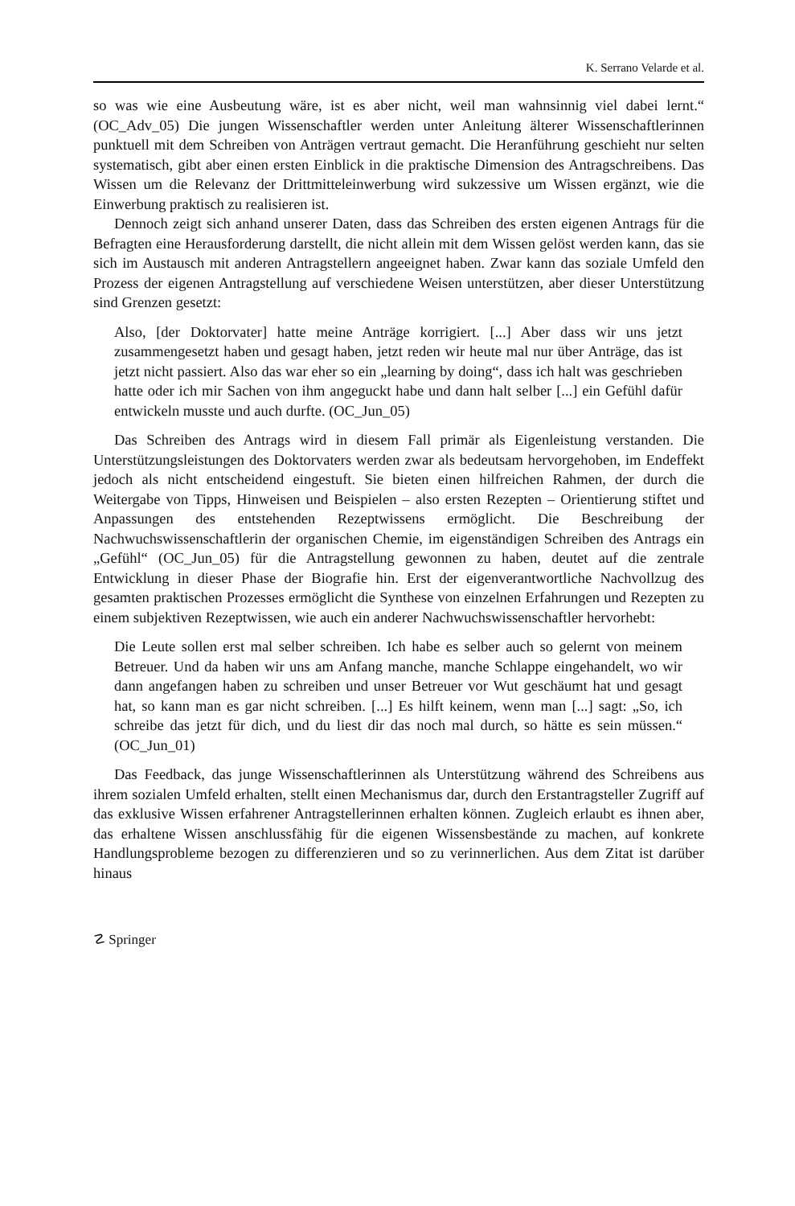K. Serrano Velarde et al.
so was wie eine Ausbeutung wäre, ist es aber nicht, weil man wahnsinnig viel dabei lernt.“ (OC_Adv_05) Die jungen Wissenschaftler werden unter Anleitung älterer Wissenschaftlerinnen punktuell mit dem Schreiben von Anträgen vertraut gemacht. Die Heranführung geschieht nur selten systematisch, gibt aber einen ersten Einblick in die praktische Dimension des Antragschreibens. Das Wissen um die Relevanz der Drittmitteleinwerbung wird sukzessive um Wissen ergänzt, wie die Einwerbung praktisch zu realisieren ist.
Dennoch zeigt sich anhand unserer Daten, dass das Schreiben des ersten eigenen Antrags für die Befragten eine Herausforderung darstellt, die nicht allein mit dem Wissen gelöst werden kann, das sie sich im Austausch mit anderen Antragstellern angeeignet haben. Zwar kann das soziale Umfeld den Prozess der eigenen Antragstellung auf verschiedene Weisen unterstützen, aber dieser Unterstützung sind Grenzen gesetzt:
Also, [der Doktorvater] hatte meine Anträge korrigiert. [...] Aber dass wir uns jetzt zusammengesetzt haben und gesagt haben, jetzt reden wir heute mal nur über Anträge, das ist jetzt nicht passiert. Also das war eher so ein „learning by doing“, dass ich halt was geschrieben hatte oder ich mir Sachen von ihm angeguckt habe und dann halt selber [...] ein Gefühl dafür entwickeln musste und auch durfte. (OC_Jun_05)
Das Schreiben des Antrags wird in diesem Fall primär als Eigenleistung verstanden. Die Unterstützungsleistungen des Doktorvaters werden zwar als bedeutsam hervorgehoben, im Endeffekt jedoch als nicht entscheidend eingestuft. Sie bieten einen hilfreichen Rahmen, der durch die Weitergabe von Tipps, Hinweisen und Beispielen – also ersten Rezepten – Orientierung stiftet und Anpassungen des entstehenden Rezeptwissens ermöglicht. Die Beschreibung der Nachwuchswissenschaftlerin der organischen Chemie, im eigenständigen Schreiben des Antrags ein „Gefühl“ (OC_Jun_05) für die Antragstellung gewonnen zu haben, deutet auf die zentrale Entwicklung in dieser Phase der Biografie hin. Erst der eigenverantwortliche Nachvollzug des gesamten praktischen Prozesses ermöglicht die Synthese von einzelnen Erfahrungen und Rezepten zu einem subjektiven Rezeptwissen, wie auch ein anderer Nachwuchswissenschaftler hervorhebt:
Die Leute sollen erst mal selber schreiben. Ich habe es selber auch so gelernt von meinem Betreuer. Und da haben wir uns am Anfang manche, manche Schlappe eingehandelt, wo wir dann angefangen haben zu schreiben und unser Betreuer vor Wut geschäumt hat und gesagt hat, so kann man es gar nicht schreiben. [...] Es hilft keinem, wenn man [...] sagt: „So, ich schreibe das jetzt für dich, und du liest dir das noch mal durch, so hätte es sein müssen.“ (OC_Jun_01)
Das Feedback, das junge Wissenschaftlerinnen als Unterstützung während des Schreibens aus ihrem sozialen Umfeld erhalten, stellt einen Mechanismus dar, durch den Erstantragsteller Zugriff auf das exklusive Wissen erfahrener Antragstellerinnen erhalten können. Zugleich erlaubt es ihnen aber, das erhaltene Wissen anschlussfähig für die eigenen Wissensbestände zu machen, auf konkrete Handlungsprobleme bezogen zu differenzieren und so zu verinnerlichen. Aus dem Zitat ist darüber hinaus
☡ Springer